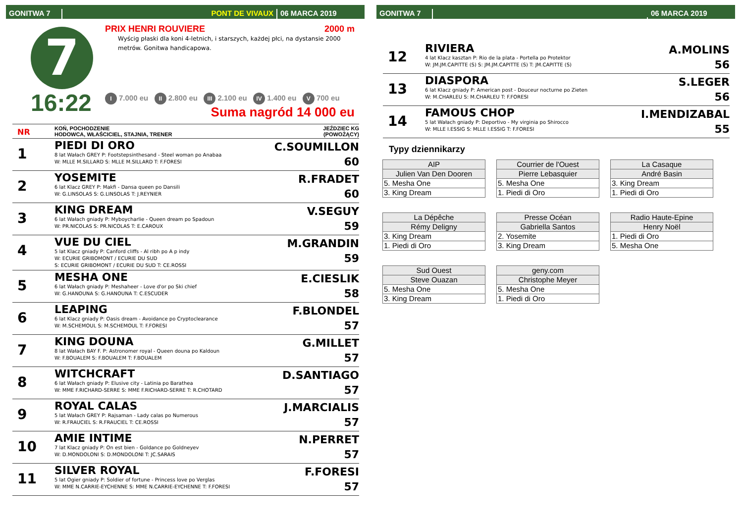GONITWA 7
PONT DE VIVAUX
06 MARCA 2019
7
16:22
PRIX HENRI ROUVIERE 2000 m
Wyścig płaski dla koni 4-letnich, i starszych, każdej płci, na dystansie 2000 metrów. Gonitwa handicapowa.
I 7.000 eu II 2.800 eu III 2.100 eu IV 1.400 eu V 700 eu
Suma nagród 14 000 eu
| NR | KOŃ, POCHODZENIE HODOWCA, WŁAŚCICIEL, STAJNIA, TRENER | JEŹDZIEC KG (POWOŻĄCY) |
| 1 | PIEDI DI ORO 8 lat Wałach GREY P: Footstepsinthesand - Steel woman po Anabaa W: MLLE M.SILLARD S: MLLE M.SILLARD T: F.FORESI | C.SOUMILLON 60 |
| 2 | YOSEMITE 6 lat Klacz GREY P: Makfi - Dansa queen po Dansili W: G.LINSOLAS S: G.LINSOLAS T: J.REYNIER | R.FRADET 60 |
| 3 | KING DREAM 6 lat Wałach gniady P: Myboycharlie - Queen dream po Spadoun W: PR.NICOLAS S: PR.NICOLAS T: E.CAROUX | V.SEGUY 59 |
| 4 | VUE DU CIEL 5 lat Klacz gniady P: Canford cliffs - Al ribh po A p indy W: ECURIE GRIBOMONT / ECURIE DU SUD S: ECURIE GRIBOMONT / ECURIE DU SUD T: CE.ROSSI | M.GRANDIN 59 |
| 5 | MESHA ONE 6 lat Wałach gniady P: Meshaheer - Love d'or po Ski chief W: G.HANOUNA S: G.HANOUNA T: C.ESCUDER | E.CIESLIK 58 |
| 6 | LEAPING 6 lat Klacz gniady P: Oasis dream - Avoidance po Cryptoclearance W: M.SCHEMOUL S: M.SCHEMOUL T: F.FORESI | F.BLONDEL 57 |
| 7 | KING DOUNA 8 lat Wałach BAY F. P: Astronomer royal - Queen douna po Kaldoun W: F.BOUALEM S: F.BOUALEM T: F.BOUALEM | G.MILLET 57 |
| 8 | WITCHCRAFT 6 lat Wałach gniady P: Elusive city - Latinia po Barathea W: MME F.RICHARD-SERRE S: MME F.RICHARD-SERRE T: R.CHOTARD | D.SANTIAGO 57 |
| 9 | ROYAL CALAS 5 lat Wałach GREY P: Rajsaman - Lady calas po Numerous W: R.FRAUCIEL S: R.FRAUCIEL T: CE.ROSSI | J.MARCIALIS 57 |
| 10 | AMIE INTIME 7 lat Klacz gniady P: On est bien - Goldance po Goldneyev W: D.MONDOLONI S: D.MONDOLONI T: JC.SARAIS | N.PERRET 57 |
| 11 | SILVER ROYAL 5 lat Ogier gniady P: Soldier of fortune - Princess love po Verglas W: MME N.CARRIE-EYCHENNE S: MME N.CARRIE-EYCHENNE T: F.FORESI | F.FORESI 57 |
GONITWA 7
06 MARCA 2019
| 12 | RIVIERA 4 lat Klacz kasztan P: Rio de la plata - Portella po Protektor W: JM.JM.CAPITTE (S) S: JM.JM.CAPITTE (S) T: JM.CAPITTE (S) | A.MOLINS 56 |
| 13 | DIASPORA 6 lat Klacz gniady P: American post - Douceur nocturne po Zieten W: M.CHARLEU S: M.CHARLEU T: F.FORESI | S.LEGER 56 |
| 14 | FAMOUS CHOP 5 lat Wałach gniady P: Deportivo - My virginia po Shirocco W: MLLE I.ESSIG S: MLLE I.ESSIG T: F.FORESI | I.MENDIZABAL 55 |
Typy dziennikarzy
| AIP |
| Julien Van Den Dooren |
| 5. Mesha One |
| 3. King Dream |
| Courrier de l'Ouest |
| Pierre Lebasquier |
| 5. Mesha One |
| 1. Piedi di Oro |
| La Casaque |
| André Basin |
| 3. King Dream |
| 1. Piedi di Oro |
| La Dépêche |
| Rémy Deligny |
| 3. King Dream |
| 1. Piedi di Oro |
| Presse Océan |
| Gabriella Santos |
| 2. Yosemite |
| 3. King Dream |
| Radio Haute-Epine |
| Henry Noël |
| 1. Piedi di Oro |
| 5. Mesha One |
| Sud Ouest |
| Steve Ouazan |
| 5. Mesha One |
| 3. King Dream |
| geny.com |
| Christophe Meyer |
| 5. Mesha One |
| 1. Piedi di Oro |